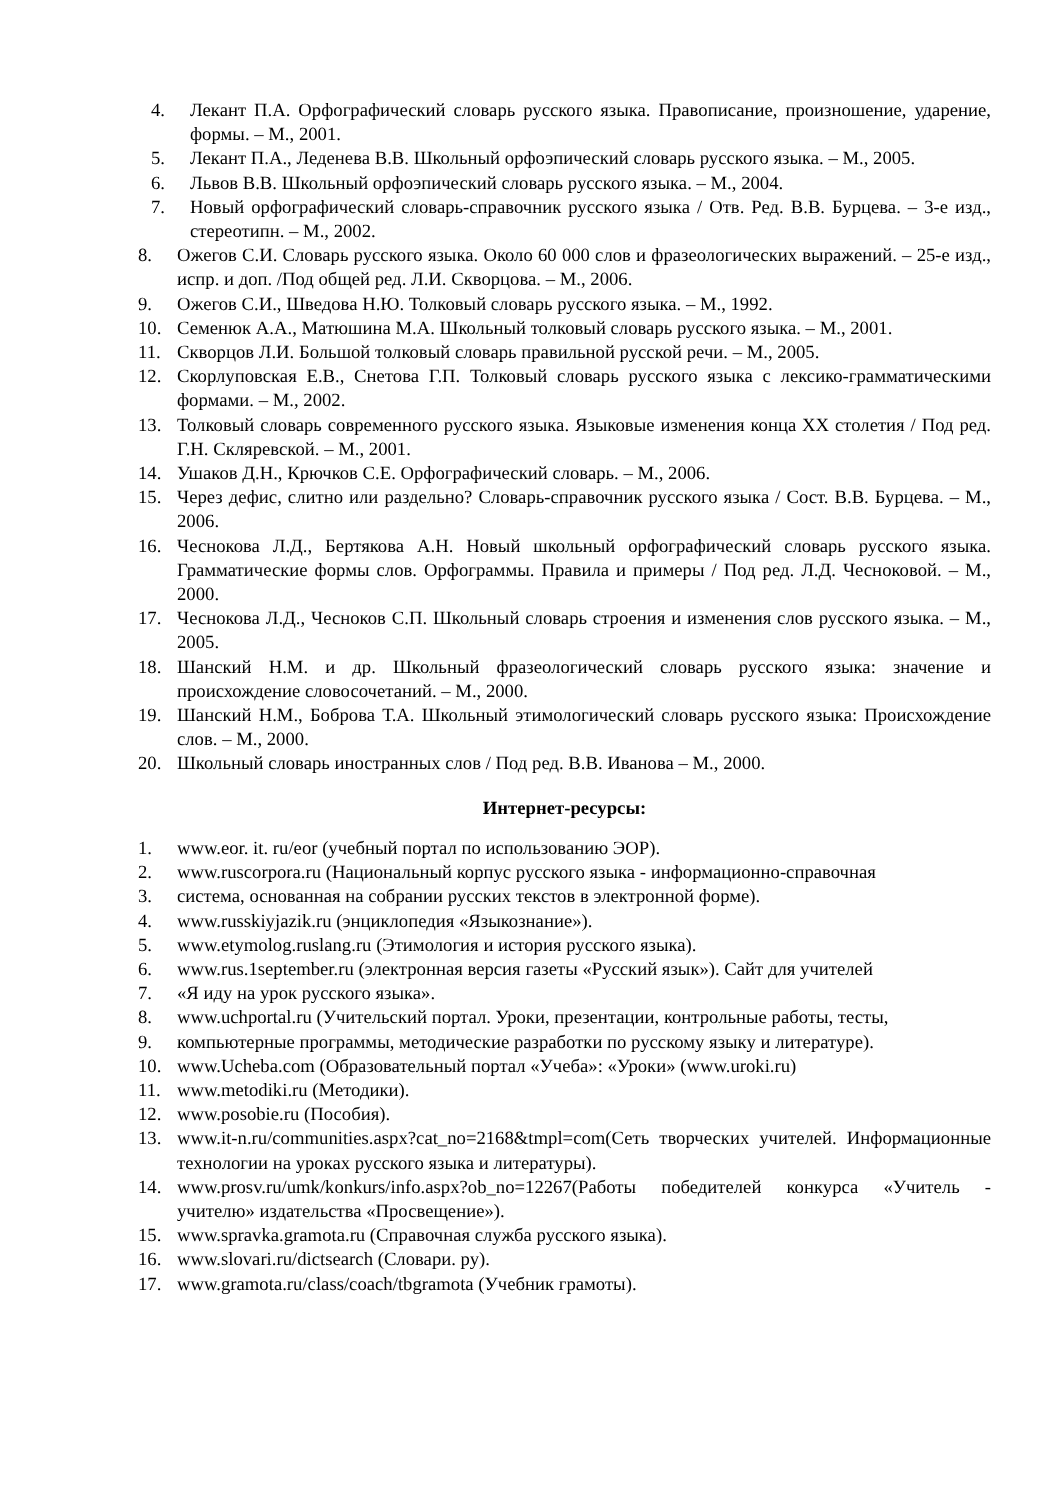4. Лекант П.А. Орфографический словарь русского языка. Правописание, произношение, ударение, формы. – М., 2001.
5. Лекант П.А., Леденева В.В. Школьный орфоэпический словарь русского языка. – М., 2005.
6. Львов В.В. Школьный орфоэпический словарь русского языка. – М., 2004.
7. Новый орфографический словарь-справочник русского языка / Отв. Ред. В.В. Бурцева. – 3-е изд., стереотипн. – М., 2002.
8. Ожегов С.И. Словарь русского языка. Около 60 000 слов и фразеологических выражений. – 25-е изд., испр. и доп. /Под общей ред. Л.И. Скворцова. – М., 2006.
9. Ожегов С.И., Шведова Н.Ю. Толковый словарь русского языка. – М., 1992.
10. Семенюк А.А., Матюшина М.А. Школьный толковый словарь русского языка. – М., 2001.
11. Скворцов Л.И. Большой толковый словарь правильной русской речи. – М., 2005.
12. Скорлуповская Е.В., Снетова Г.П. Толковый словарь русского языка с лексико-грамматическими формами. – М., 2002.
13. Толковый словарь современного русского языка. Языковые изменения конца XX столетия / Под ред. Г.Н. Скляревской. – М., 2001.
14. Ушаков Д.Н., Крючков С.Е. Орфографический словарь. – М., 2006.
15. Через дефис, слитно или раздельно? Словарь-справочник русского языка / Сост. В.В. Бурцева. – М., 2006.
16. Чеснокова Л.Д., Бертякова А.Н. Новый школьный орфографический словарь русского языка. Грамматические формы слов. Орфограммы. Правила и примеры / Под ред. Л.Д. Чесноковой. – М., 2000.
17. Чеснокова Л.Д., Чесноков С.П. Школьный словарь строения и изменения слов русского языка. – М., 2005.
18. Шанский Н.М. и др. Школьный фразеологический словарь русского языка: значение и происхождение словосочетаний. – М., 2000.
19. Шанский Н.М., Боброва Т.А. Школьный этимологический словарь русского языка: Происхождение слов. – М., 2000.
20. Школьный словарь иностранных слов / Под ред. В.В. Иванова – М., 2000.
Интернет-ресурсы:
1. www.eor. it. ru/eor (учебный портал по использованию ЭОР).
2. www.ruscorpora.ru (Национальный корпус русского языка - информационно-справочная
3. система, основанная на собрании русских текстов в электронной форме).
4. www.russkiyjazik.ru (энциклопедия «Языкознание»).
5. www.etymolog.ruslang.ru (Этимология и история русского языка).
6. www.rus.1september.ru (электронная версия газеты «Русский язык»). Сайт для учителей
7. «Я иду на урок русского языка».
8. www.uchportal.ru (Учительский портал. Уроки, презентации, контрольные работы, тесты,
9. компьютерные программы, методические разработки по русскому языку и литературе).
10. www.Ucheba.com (Образовательный портал «Учеба»: «Уроки» (www.uroki.ru)
11. www.metodiki.ru (Методики).
12. www.posobie.ru (Пособия).
13. www.it-n.ru/communities.aspx?cat_no=2168&tmpl=com(Сеть творческих учителей. Информационные технологии на уроках русского языка и литературы).
14. www.prosv.ru/umk/konkurs/info.aspx?ob_no=12267(Работы победителей конкурса «Учитель - учителю» издательства «Просвещение»).
15. www.spravka.gramota.ru (Справочная служба русского языка).
16. www.slovari.ru/dictsearch (Словари. ру).
17. www.gramota.ru/class/coach/tbgramota (Учебник грамоты).